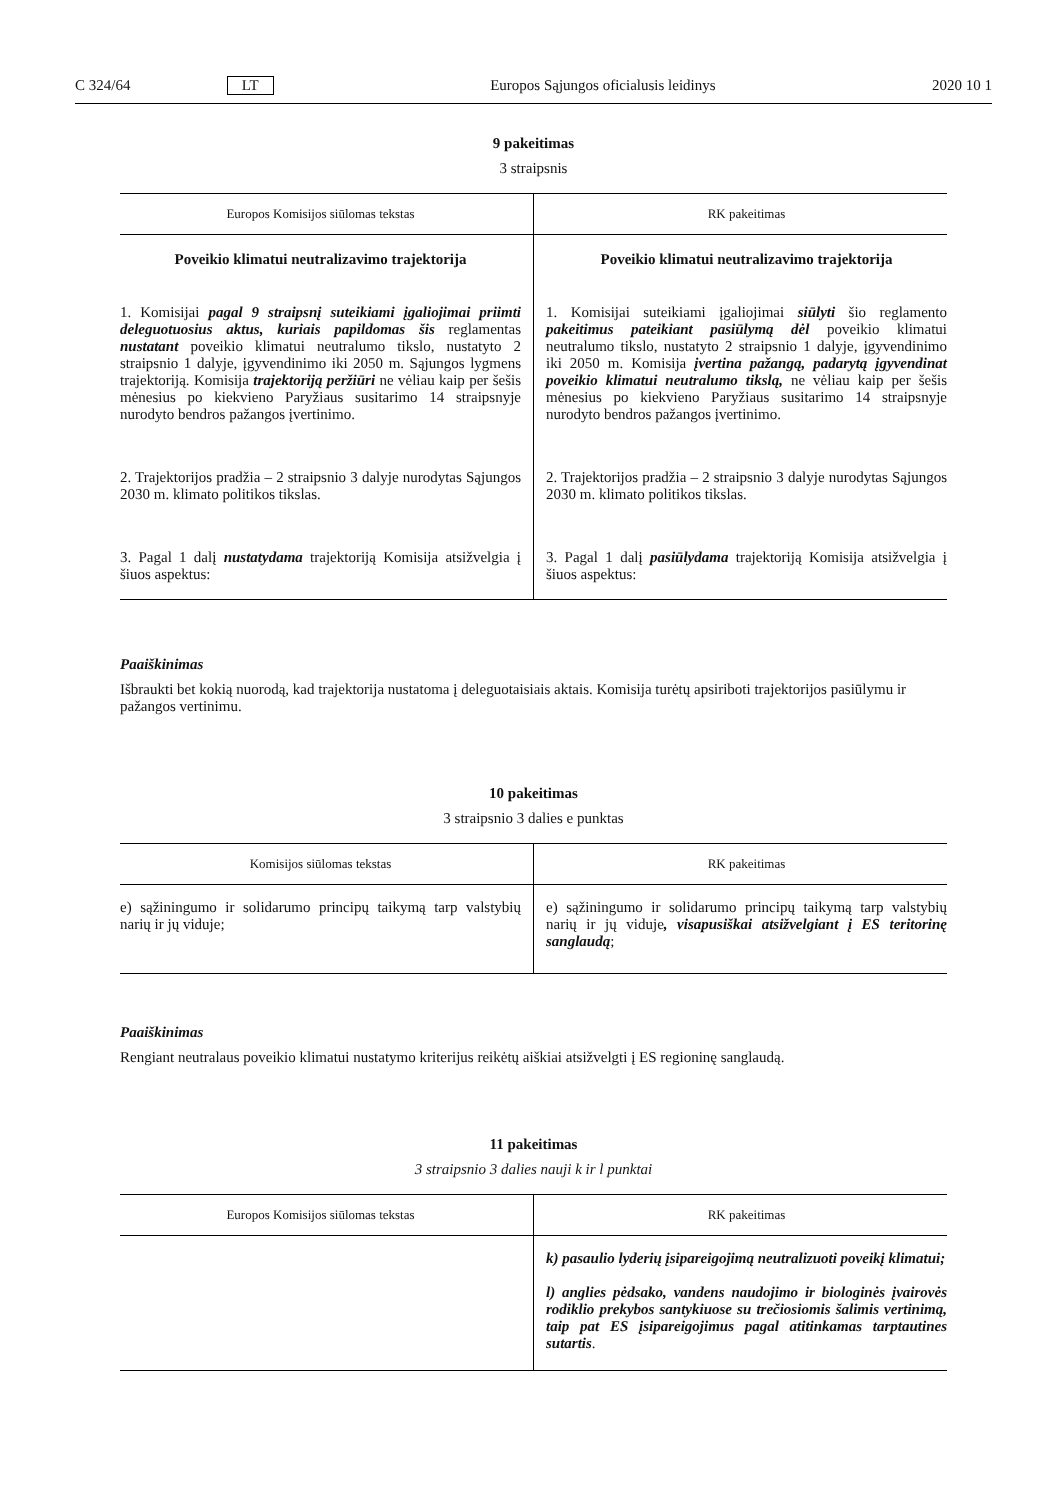C 324/64 LT Europos Sąjungos oficialusis leidinys 2020 10 1
9 pakeitimas
3 straipsnis
| Europos Komisijos siūlomas tekstas | RK pakeitimas |
| --- | --- |
| Poveikio klimatui neutralizavimo trajektorija | Poveikio klimatui neutralizavimo trajektorija |
| 1. Komisijai pagal 9 straipsnį suteikiami įgaliojimai priimti deleguotuosius aktus, kuriais papildomas šis reglamentas nustatant poveikio klimatui neutralumo tikslo, nustatyto 2 straipsnio 1 dalyje, įgyvendinimo iki 2050 m. Sąjungos lygmens trajektoriją. Komisija trajektoriją peržiūri ne vėliau kaip per šešis mėnesius po kiekvieno Paryžiaus susitarimo 14 straipsnyje nurodyto bendros pažangos įvertinimo. | 1. Komisijai suteikiami įgaliojimai siūlyti šio reglamento pakeitimus pateikiant pasiūlymą dėl poveikio klimatui neutralumo tikslo, nustatyto 2 straipsnio 1 dalyje, įgyvendinimo iki 2050 m. Komisija įvertina pažangą, padarytą įgyvendinat poveikio klimatui neutralumo tikslą, ne vėliau kaip per šešis mėnesius po kiekvieno Paryžiaus susitarimo 14 straipsnyje nurodyto bendros pažangos įvertinimo. |
| 2. Trajektorijos pradžia – 2 straipsnio 3 dalyje nurodytas Sąjungos 2030 m. klimato politikos tikslas. | 2. Trajektorijos pradžia – 2 straipsnio 3 dalyje nurodytas Sąjungos 2030 m. klimato politikos tikslas. |
| 3. Pagal 1 dalį nustatydama trajektoriją Komisija atsižvelgia į šiuos aspektus: | 3. Pagal 1 dalį pasiūlydama trajektoriją Komisija atsižvelgia į šiuos aspektus: |
Paaiškinimas
Išbraukti bet kokią nuorodą, kad trajektorija nustatoma į deleguotaisiais aktais. Komisija turėtų apsiriboti trajektorijos pasiūlymu ir pažangos vertinimu.
10 pakeitimas
3 straipsnio 3 dalies e punktas
| Komisijos siūlomas tekstas | RK pakeitimas |
| --- | --- |
| e) sąžiningumo ir solidarumo principų taikymą tarp valstybių narių ir jų viduje; | e) sąžiningumo ir solidarumo principų taikymą tarp valstybių narių ir jų viduje , visapusiškai atsižvelgiant į ES teritorinę sanglaudą ; |
Paaiškinimas
Rengiant neutralaus poveikio klimatui nustatymo kriterijus reikėtų aiškiai atsižvelgti į ES regioninę sanglaudą.
11 pakeitimas
3 straipsnio 3 dalies nauji k ir l punktai
| Europos Komisijos siūlomas tekstas | RK pakeitimas |
| --- | --- |
| | k) pasaulio lyderių įsipareigojimą neutralizuoti poveikį klimatui; l) anglies pėdsako, vandens naudojimo ir biologinės įvairovės rodiklio prekybos santykiuose su trečiosiomis šalimis vertinimą, taip pat ES įsipareigojimus pagal atitinkamas tarptautines sutartis . |